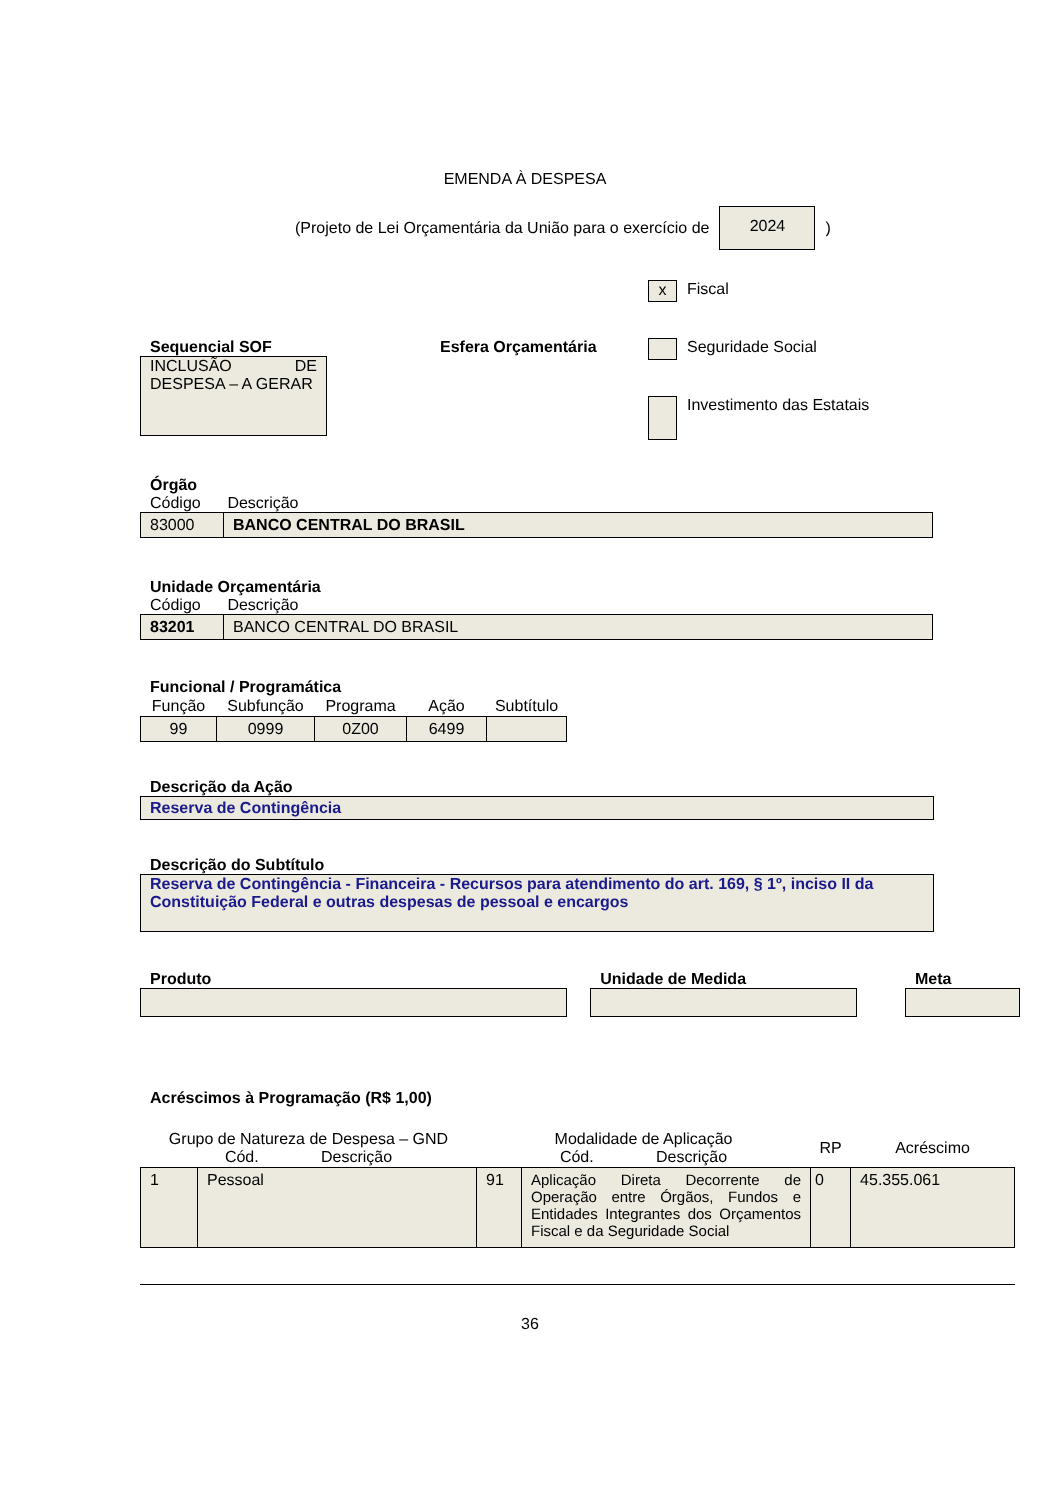EMENDA À DESPESA
(Projeto de Lei Orçamentária da União para o exercício de 2024 )
Sequencial SOF
INCLUSÃO DE DESPESA – A GERAR
Esfera Orçamentária
x Fiscal
Seguridade Social
Investimento das Estatais
Órgão
Código Descrição
| 83000 | BANCO CENTRAL DO BRASIL |
Unidade Orçamentária
Código Descrição
| 83201 | BANCO CENTRAL DO BRASIL |
Funcional / Programática
| Função | Subfunção | Programa | Ação | Subtítulo |
| --- | --- | --- | --- | --- |
| 99 | 0999 | 0Z00 | 6499 | |
Descrição da Ação
Reserva de Contingência
Descrição do Subtítulo
Reserva de Contingência - Financeira - Recursos para atendimento do art. 169, § 1º, inciso II da Constituição Federal e outras despesas de pessoal e encargos
Produto Unidade de Medida Meta
Acréscimos à Programação (R$ 1,00)
| Grupo de Natureza de Despesa – GND Cód. Descrição | | Modalidade de Aplicação Cód. Descrição | | RP | Acréscimo |
| --- | --- | --- | --- | --- | --- |
| 1 | Pessoal | 91 | Aplicação Direta Decorrente de Operação entre Órgãos, Fundos e Entidades Integrantes dos Orçamentos Fiscal e da Seguridade Social | 0 | 45.355.061 |
36